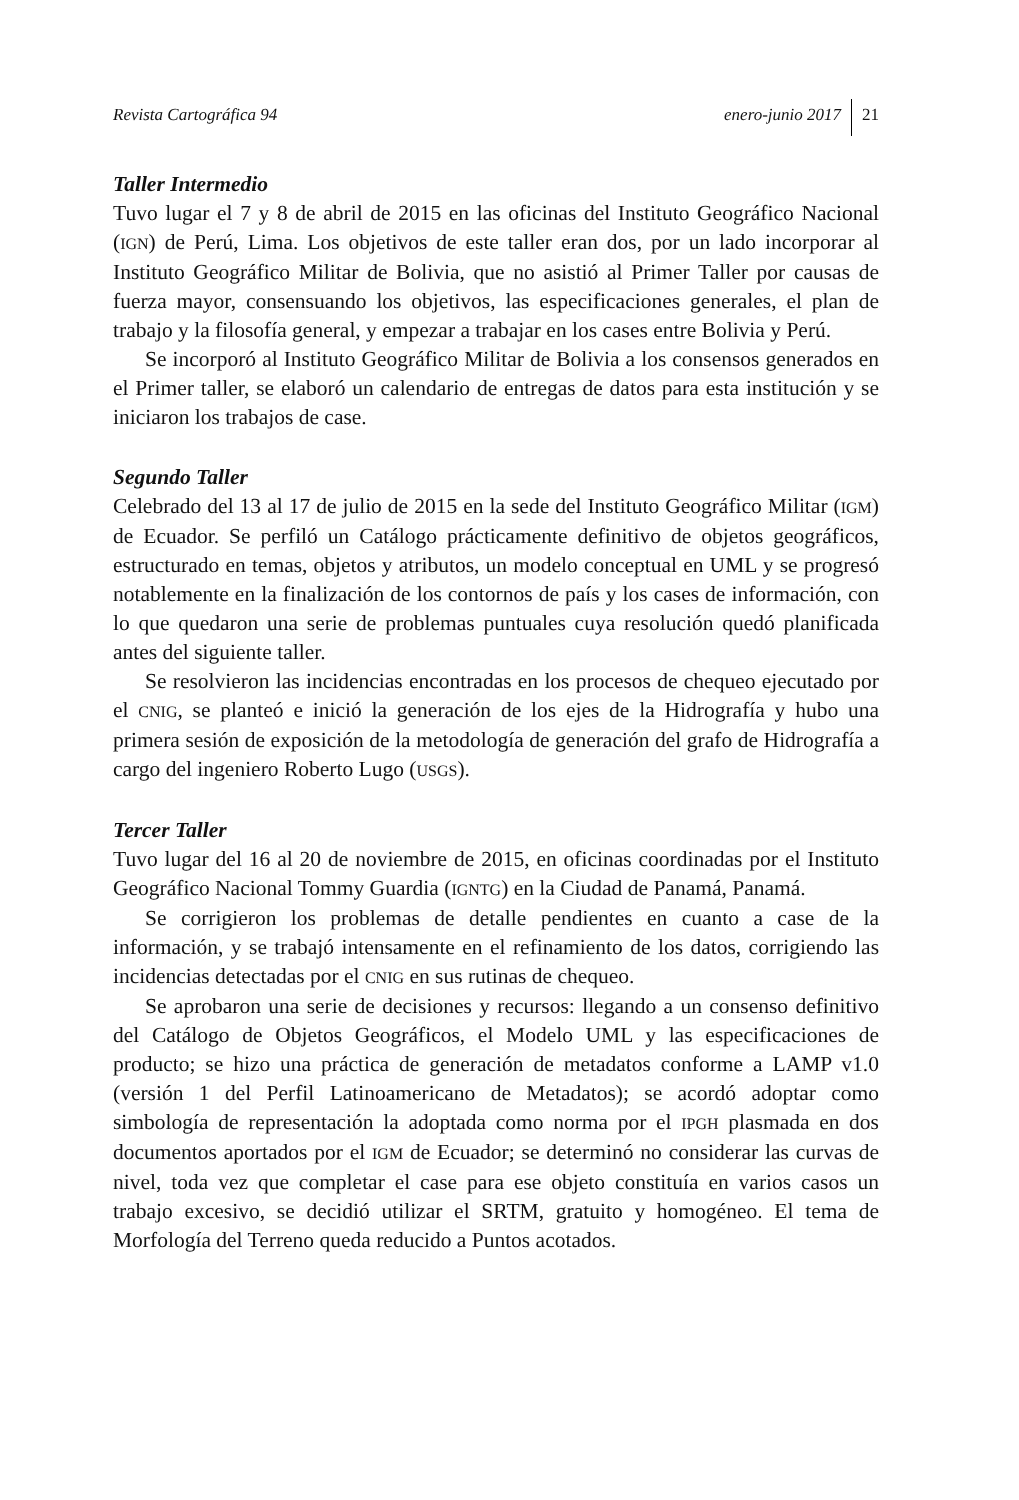Revista Cartográfica 94 enero-junio 2017 21
Taller Intermedio
Tuvo lugar el 7 y 8 de abril de 2015 en las oficinas del Instituto Geográfico Nacional (IGN) de Perú, Lima. Los objetivos de este taller eran dos, por un lado incorporar al Instituto Geográfico Militar de Bolivia, que no asistió al Primer Taller por causas de fuerza mayor, consensuando los objetivos, las especificaciones generales, el plan de trabajo y la filosofía general, y empezar a trabajar en los cases entre Bolivia y Perú.
Se incorporó al Instituto Geográfico Militar de Bolivia a los consensos generados en el Primer taller, se elaboró un calendario de entregas de datos para esta institución y se iniciaron los trabajos de case.
Segundo Taller
Celebrado del 13 al 17 de julio de 2015 en la sede del Instituto Geográfico Militar (IGM) de Ecuador. Se perfiló un Catálogo prácticamente definitivo de objetos geográficos, estructurado en temas, objetos y atributos, un modelo conceptual en UML y se progresó notablemente en la finalización de los contornos de país y los cases de información, con lo que quedaron una serie de problemas puntuales cuya resolución quedó planificada antes del siguiente taller.
Se resolvieron las incidencias encontradas en los procesos de chequeo ejecutado por el CNIG, se planteó e inició la generación de los ejes de la Hidrografía y hubo una primera sesión de exposición de la metodología de generación del grafo de Hidrografía a cargo del ingeniero Roberto Lugo (USGS).
Tercer Taller
Tuvo lugar del 16 al 20 de noviembre de 2015, en oficinas coordinadas por el Instituto Geográfico Nacional Tommy Guardia (IGNTG) en la Ciudad de Panamá, Panamá.
Se corrigieron los problemas de detalle pendientes en cuanto a case de la información, y se trabajó intensamente en el refinamiento de los datos, corrigiendo las incidencias detectadas por el CNIG en sus rutinas de chequeo.
Se aprobaron una serie de decisiones y recursos: llegando a un consenso definitivo del Catálogo de Objetos Geográficos, el Modelo UML y las especificaciones de producto; se hizo una práctica de generación de metadatos conforme a LAMP v1.0 (versión 1 del Perfil Latinoamericano de Metadatos); se acordó adoptar como simbología de representación la adoptada como norma por el IPGH plasmada en dos documentos aportados por el IGM de Ecuador; se determinó no considerar las curvas de nivel, toda vez que completar el case para ese objeto constituía en varios casos un trabajo excesivo, se decidió utilizar el SRTM, gratuito y homogéneo. El tema de Morfología del Terreno queda reducido a Puntos acotados.